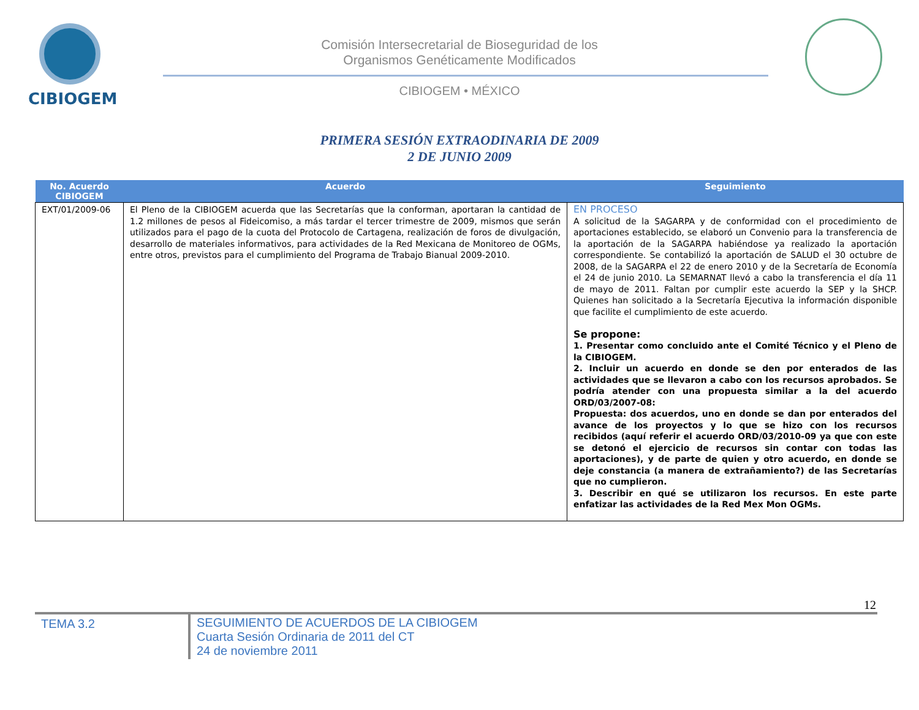CIBIOGEM
Comisión Intersecretarial de Bioseguridad de los
Organismos Genéticamente Modificados
CIBIOGEM • MÉXICO
PRIMERA SESIÓN EXTRAODINARIA DE 2009
2 DE JUNIO 2009
| No. Acuerdo CIBIOGEM | Acuerdo | Seguimiento |
| --- | --- | --- |
| EXT/01/2009-06 | El Pleno de la CIBIOGEM acuerda que las Secretarías que la conforman, aportaran la cantidad de 1.2 millones de pesos al Fideicomiso, a más tardar el tercer trimestre de 2009, mismos que serán utilizados para el pago de la cuota del Protocolo de Cartagena, realización de foros de divulgación, desarrollo de materiales informativos, para actividades de la Red Mexicana de Monitoreo de OGMs, entre otros, previstos para el cumplimiento del Programa de Trabajo Bianual 2009-2010. | EN PROCESO A solicitud de la SAGARPA y de conformidad con el procedimiento de aportaciones establecido, se elaboró un Convenio para la transferencia de la aportación de la SAGARPA habiéndose ya realizado la aportación correspondiente. Se contabilizó la aportación de SALUD el 30 octubre de 2008, de la SAGARPA el 22 de enero 2010 y de la Secretaría de Economía el 24 de junio 2010. La SEMARNAT llevó a cabo la transferencia el día 11 de mayo de 2011. Faltan por cumplir este acuerdo la SEP y la SHCP. Quienes han solicitado a la Secretaría Ejecutiva la información disponible que facilite el cumplimiento de este acuerdo. Se propone: 1. Presentar como concluido ante el Comité Técnico y el Pleno de la CIBIOGEM. 2. Incluir un acuerdo en donde se den por enterados de las actividades que se llevaron a cabo con los recursos aprobados. Se podría atender con una propuesta similar a la del acuerdo ORD/03/2007-08: Propuesta: dos acuerdos, uno en donde se dan por enterados del avance de los proyectos y lo que se hizo con los recursos recibidos (aquí referir el acuerdo ORD/03/2010-09 ya que con este se detonó el ejercicio de recursos sin contar con todas las aportaciones), y de parte de quien y otro acuerdo, en donde se deje constancia (a manera de extrañamiento?) de las Secretarías que no cumplieron. 3. Describir en qué se utilizaron los recursos. En este parte enfatizar las actividades de la Red Mex Mon OGMs. |
12
TEMA 3.2
SEGUIMIENTO DE ACUERDOS DE LA CIBIOGEM
Cuarta Sesión Ordinaria de 2011 del CT
24 de noviembre 2011